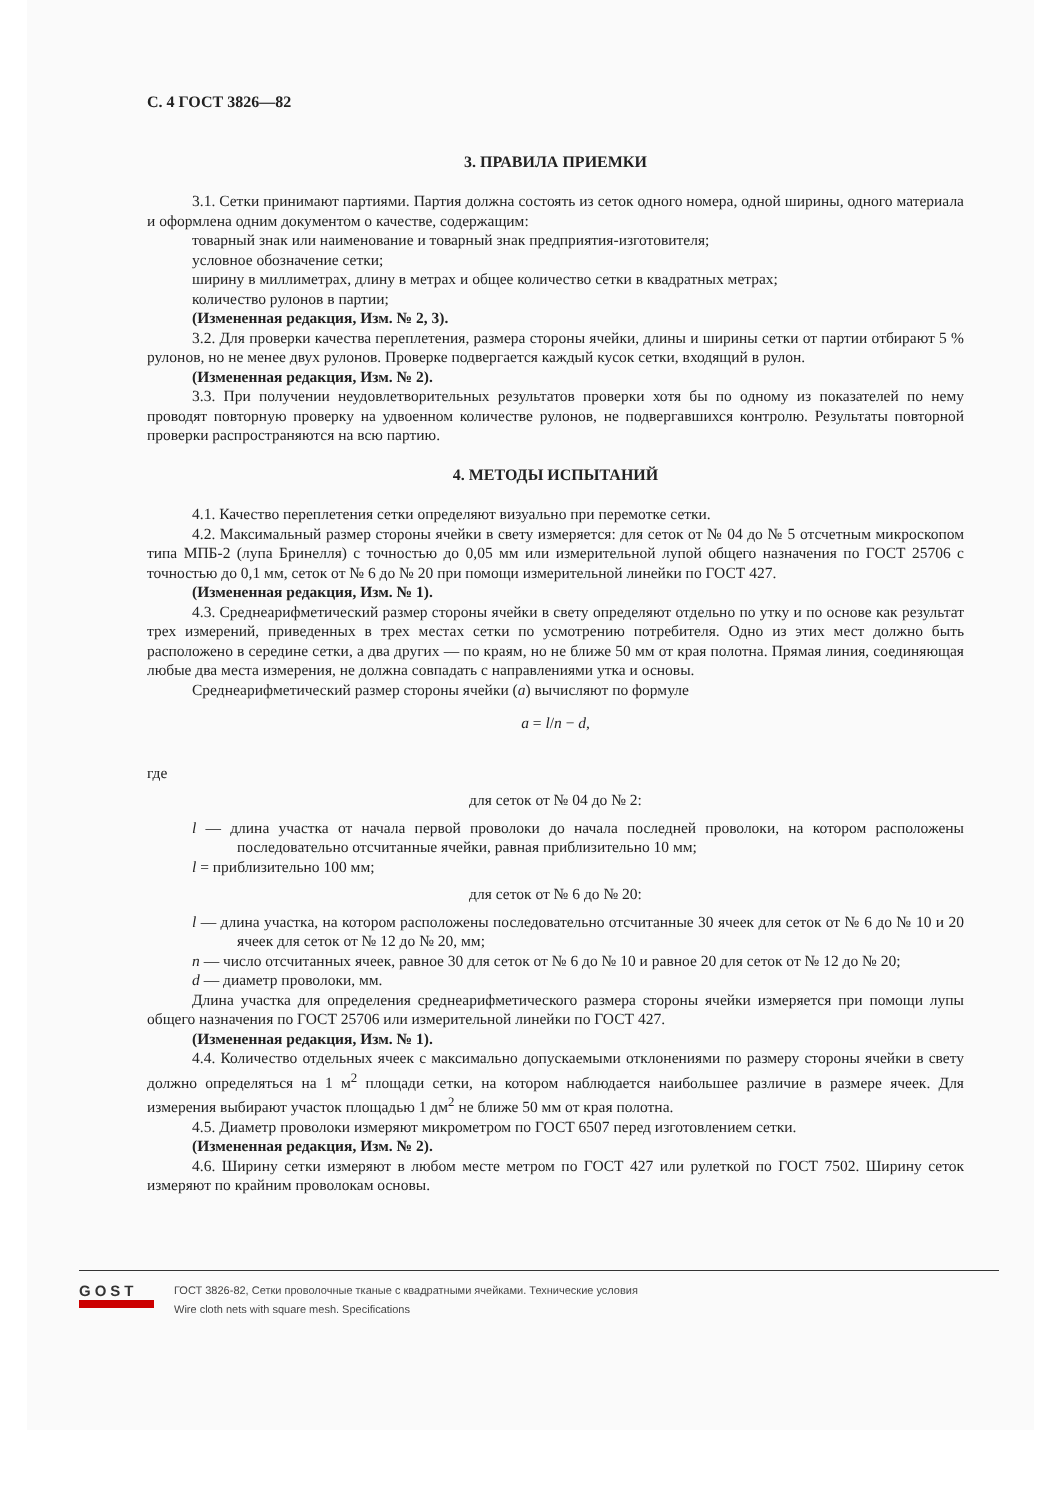С. 4 ГОСТ 3826—82
3. ПРАВИЛА ПРИЕМКИ
3.1. Сетки принимают партиями. Партия должна состоять из сеток одного номера, одной ширины, одного материала и оформлена одним документом о качестве, содержащим:
товарный знак или наименование и товарный знак предприятия-изготовителя;
условное обозначение сетки;
ширину в миллиметрах, длину в метрах и общее количество сетки в квадратных метрах;
количество рулонов в партии;
(Измененная редакция, Изм. № 2, 3).
3.2. Для проверки качества переплетения, размера стороны ячейки, длины и ширины сетки от партии отбирают 5 % рулонов, но не менее двух рулонов. Проверке подвергается каждый кусок сетки, входящий в рулон.
(Измененная редакция, Изм. № 2).
3.3. При получении неудовлетворительных результатов проверки хотя бы по одному из показателей по нему проводят повторную проверку на удвоенном количестве рулонов, не подвергавшихся контролю. Результаты повторной проверки распространяются на всю партию.
4. МЕТОДЫ ИСПЫТАНИЙ
4.1. Качество переплетения сетки определяют визуально при перемотке сетки.
4.2. Максимальный размер стороны ячейки в свету измеряется: для сеток от № 04 до № 5 отсчетным микроскопом типа МПБ-2 (лупа Бринелля) с точностью до 0,05 мм или измерительной лупой общего назначения по ГОСТ 25706 с точностью до 0,1 мм, сеток от № 6 до № 20 при помощи измерительной линейки по ГОСТ 427.
(Измененная редакция, Изм. № 1).
4.3. Среднеарифметический размер стороны ячейки в свету определяют отдельно по утку и по основе как результат трех измерений, приведенных в трех местах сетки по усмотрению потребителя. Одно из этих мест должно быть расположено в середине сетки, а два других — по краям, но не ближе 50 мм от края полотна. Прямая линия, соединяющая любые два места измерения, не должна совпадать с направлениями утка и основы.
Среднеарифметический размер стороны ячейки (a) вычисляют по формуле
a = l/n − d,
где
для сеток от № 04 до № 2:
l — длина участка от начала первой проволоки до начала последней проволоки, на котором расположены последовательно отсчитанные ячейки, равная приблизительно 10 мм;
l = приблизительно 100 мм;
для сеток от № 6 до № 20:
l — длина участка, на котором расположены последовательно отсчитанные 30 ячеек для сеток от № 6 до № 10 и 20 ячеек для сеток от № 12 до № 20, мм;
n — число отсчитанных ячеек, равное 30 для сеток от № 6 до № 10 и равное 20 для сеток от № 12 до № 20;
d — диаметр проволоки, мм.
Длина участка для определения среднеарифметического размера стороны ячейки измеряется при помощи лупы общего назначения по ГОСТ 25706 или измерительной линейки по ГОСТ 427.
(Измененная редакция, Изм. № 1).
4.4. Количество отдельных ячеек с максимально допускаемыми отклонениями по размеру стороны ячейки в свету должно определяться на 1 м<sup>2</sup> площади сетки, на котором наблюдается наибольшее различие в размере ячеек. Для измерения выбирают участок площадью 1 дм<sup>2</sup> не ближе 50 мм от края полотна.
4.5. Диаметр проволоки измеряют микрометром по ГОСТ 6507 перед изготовлением сетки.
(Измененная редакция, Изм. № 2).
4.6. Ширину сетки измеряют в любом месте метром по ГОСТ 427 или рулеткой по ГОСТ 7502. Ширину сеток измеряют по крайним проволокам основы.
GOST
ГОСТ 3826-82, Сетки проволочные тканые с квадратными ячейками. Технические условия
Wire cloth nets with square mesh. Specifications